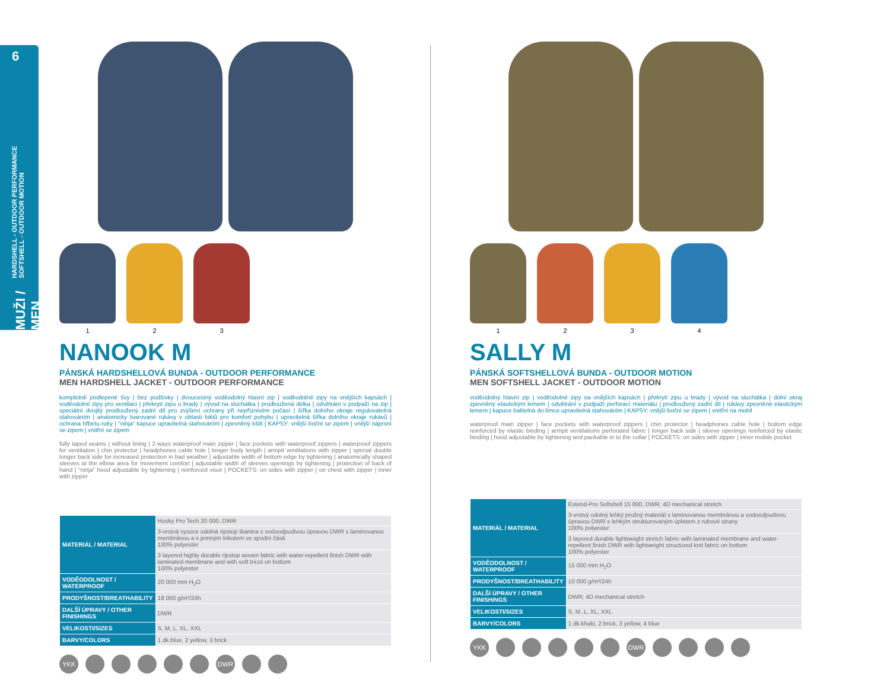6
HARDSHELL - OUTDOOR PERFORMANCE
SOFTSHELL - OUTDOOR MOTION
MUŽI / MEN
1 2 3
NANOOK M
PÁNSKÁ HARDSHELLOVÁ BUNDA - OUTDOOR PERFORMANCE
MEN HARDSHELL JACKET - OUTDOOR PERFORMANCE
kompletně podlepené švy | bez podšívky | dvoucestný voděodolný hlavní zip | voděodolné zipy na vnějších kapsách | voděodolné zipy pro ventilaci | překrytí zipu u brady | vývod na sluchátka | prodloužená délka | odvětrání v podpaží na zip | speciální dvojitý prodloužený zadní díl pro zvýšení ochrany při nepříznivém počasí | šířka dolního okraje regulovatelná stahováním | anatomicky tvarované rukávy v oblasti loktů pro komfort pohybu | upravitelná šířka dolního okraje rukávů | ochrana hřbetu ruky | "ninja" kapuce upravitelná stahováním | zpevněný kšilt | KAPSY: vnější boční se zipem | vnější náprsní se zipem | vnitřní se zipem
fully taped seams | without lining | 2-ways waterproof main zipper | face pockets with waterproof zippers | waterproof zippers for ventilation | chin protector | headphones cable hole | longer body length | armpit ventilations with zipper | special double longer back side for increased protection in bad weather | adjustable width of bottom edge by tightening | anatomically shaped sleeves at the elbow area for movement comfort | adjustable width of sleeves openings by tightening | protection of back of hand | "ninja" hood adjustable by tightening | reinforced visor | POCKETS: on sides with zipper | on chest with zipper | inner with zipper
| MATERIÁL / MATERIAL | Husky Pro Tech 20 000, DWR |
| | 3-vrstvá vysoce odolná ripstop tkanina s vodoodpudivou úpravou DWR s laminovanou membránou a s jemným trikotem ve spodní části 100% polyester |
| | 3 layered highly durable ripstop woven fabric with water-repellent finish DWR with laminated membrane and with soft tricot on bottom 100% polyester |
| VODĚODOLNOST / WATERPROOF | 20 000 mm H<sub>2</sub>O |
| PRODYŠNOST/BREATHABILITY | 18 000 g/m²/24h |
| DALŠÍ ÚPRAVY / OTHER FINISHINGS | DWR |
| VELIKOSTI/SIZES | S, M, L, XL, XXL |
| BARVY/COLORS | 1 dk.blue, 2 yellow, 3 brick |
YKK DWR
1 2 3 4
SALLY M
PÁNSKÁ SOFTSHELLOVÁ BUNDA - OUTDOOR MOTION
MEN SOFTSHELL JACKET - OUTDOOR MOTION
voděodolný hlavní zip | voděodolné zipy na vnějších kapsách | překrytí zipu u brady | vývod na sluchátka | dolní okraj zpevněný elastickým lemem | odvětrání v podpaží perforací materiálu | prodloužený zadní díl | rukávy zpevněné elastickým lemem | kapuce balitelná do límce upravitelná stahováním | KAPSY: vnější boční se zipem | vnitřní na mobil
waterproof main zipper | face pockets with waterproof zippers | chin protector | headphones cable hole | bottom edge reinforced by elastic binding | armpit ventilations perforated fabric | longer back side | sleeve openings reinforced by elastic binding | hood adjustable by tightening and packable in to the collar | POCKETS: on sides with zipper | inner mobile pocket
| MATERIÁL / MATERIAL | Extend-Pro Softshell 15 000, DWR, 4D mechanical stretch |
| | 3-vrstvý odolný lehký pružný materiál s laminovanou membránou a vodoodpudivou úpravou DWR s lehkým strukturovaným úpletem z rubové strany 100% polyester |
| | 3 layered durable lightweight stretch fabric with laminated membrane and water-repellent finish DWR with lightweight structured knit fabric on bottom 100% polyester |
| VODĚODOLNOST / WATERPROOF | 15 000 mm H<sub>2</sub>O |
| PRODYŠNOST/BREATHABILITY | 10 000 g/m²/24h |
| DALŠÍ ÚPRAVY / OTHER FINISHINGS | DWR; 4D mechanical stretch |
| VELIKOSTI/SIZES | S, M, L, XL, XXL |
| BARVY/COLORS | 1 dk.khaki, 2 brick, 3 yellow, 4 blue |
YKK DWR